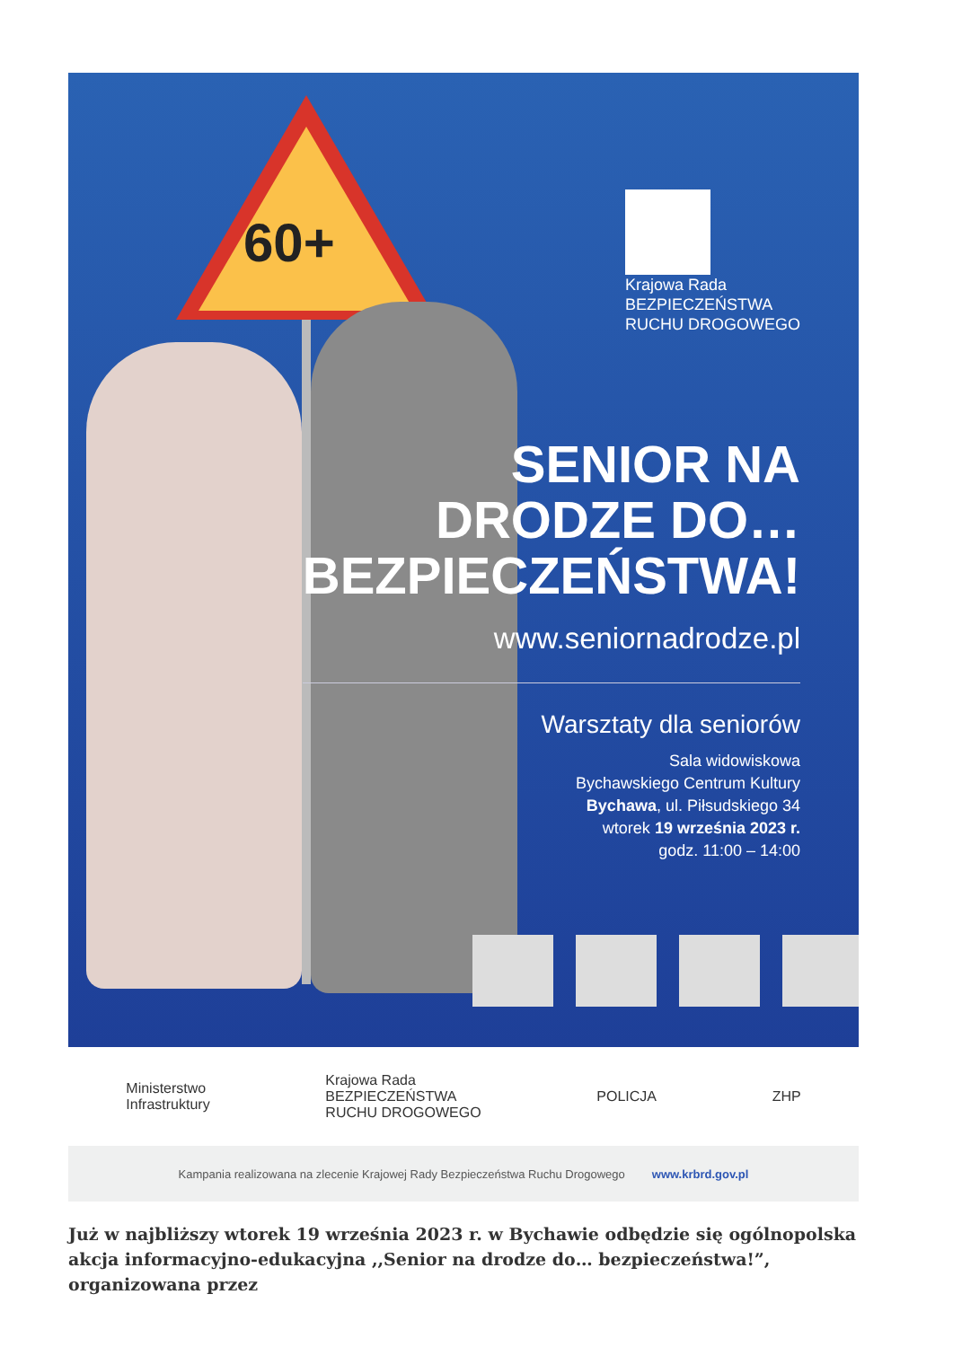60+
Krajowa Rada
BEZPIECZEŃSTWA
RUCHU DROGOWEGO
SENIOR NA
DRODZE DO…
BEZPIECZEŃSTWA!
www.seniornadrodze.pl
Warsztaty dla seniorów
Sala widowiskowa
Bychawskiego Centrum Kultury
Bychawa, ul. Piłsudskiego 34
wtorek 19 września 2023 r.
godz. 11:00 – 14:00
Ministerstwo
Infrastruktury Krajowa Rada
BEZPIECZEŃSTWA
RUCHU DROGOWEGO POLICJA ZHP
Kampania realizowana na zlecenie Krajowej Rady Bezpieczeństwa Ruchu Drogowego www.krbrd.gov.pl
Już w najbliższy wtorek 19 września 2023 r. w Bychawie odbędzie się ogólnopolska akcja informacyjno-edukacyjna ,,Senior na drodze do… bezpieczeństwa!”, organizowana przez